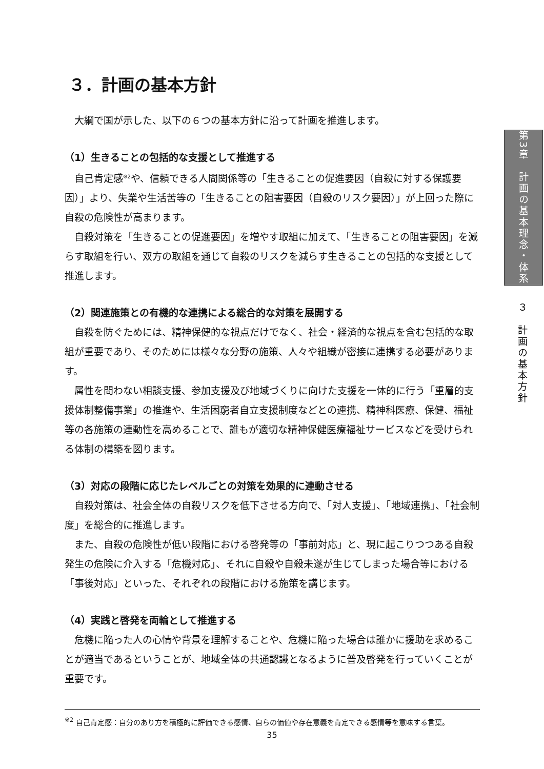３．計画の基本方針
大綱で国が示した、以下の６つの基本方針に沿って計画を推進します。
（1）生きることの包括的な支援として推進する
自己肯定感<sup>※2</sup>や、信頼できる人間関係等の「生きることの促進要因（自殺に対する保護要因）」より、失業や生活苦等の「生きることの阻害要因（自殺のリスク要因）」が上回った際に自殺の危険性が高まります。
自殺対策を「生きることの促進要因」を増やす取組に加えて、「生きることの阻害要因」を減らす取組を行い、双方の取組を通じて自殺のリスクを減らす生きることの包括的な支援として推進します。
（2）関連施策との有機的な連携による総合的な対策を展開する
自殺を防ぐためには、精神保健的な視点だけでなく、社会・経済的な視点を含む包括的な取組が重要であり、そのためには様々な分野の施策、人々や組織が密接に連携する必要があります。
属性を問わない相談支援、参加支援及び地域づくりに向けた支援を一体的に行う「重層的支援体制整備事業」の推進や、生活困窮者自立支援制度などとの連携、精神科医療、保健、福祉等の各施策の連動性を高めることで、誰もが適切な精神保健医療福祉サービスなどを受けられる体制の構築を図ります。
（3）対応の段階に応じたレベルごとの対策を効果的に連動させる
自殺対策は、社会全体の自殺リスクを低下させる方向で、「対人支援」、「地域連携」、「社会制度」を総合的に推進します。
また、自殺の危険性が低い段階における啓発等の「事前対応」と、現に起こりつつある自殺発生の危険に介入する「危機対応」、それに自殺や自殺未遂が生じてしまった場合等における「事後対応」といった、それぞれの段階における施策を講じます。
（4）実践と啓発を両輪として推進する
危機に陥った人の心情や背景を理解することや、危機に陥った場合は誰かに援助を求めることが適当であるということが、地域全体の共通認識となるように普及啓発を行っていくことが重要です。
<sup>※2</sup> 自己肯定感：自分のあり方を積極的に評価できる感情、自らの価値や存在意義を肯定できる感情等を意味する言葉。
第3章　計画の基本理念・体系
３　計画の基本方針
35